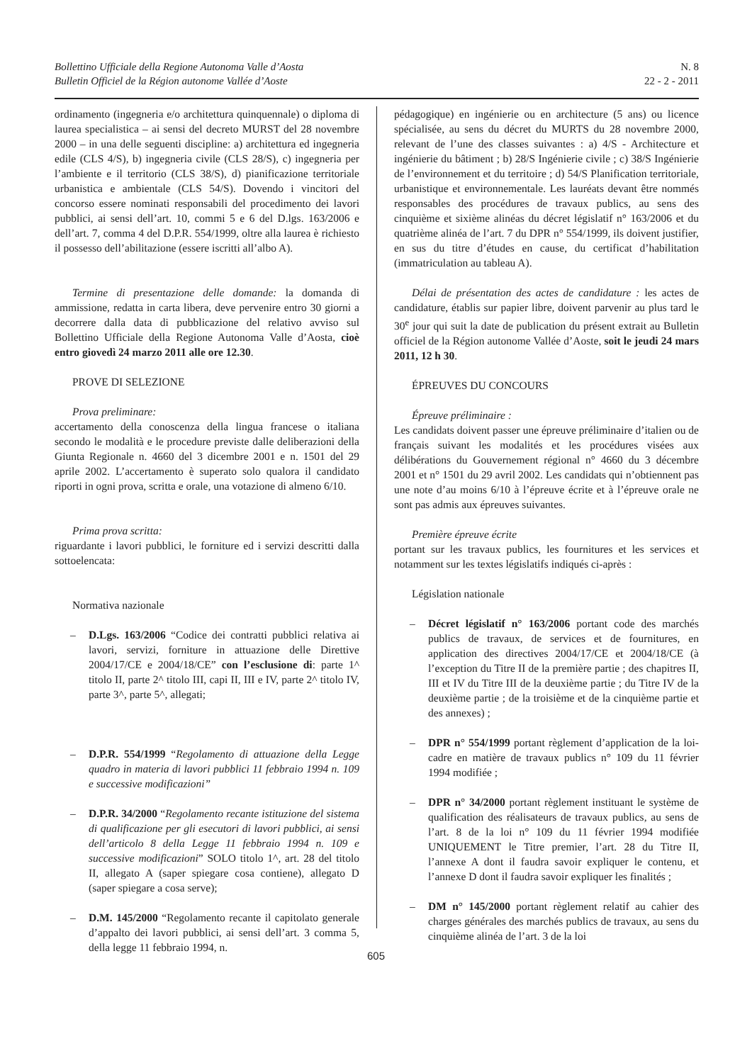Bollettino Ufficiale della Regione Autonoma Valle d’Aosta
Bulletin Officiel de la Région autonome Vallée d’Aoste
N. 8
22 - 2 - 2011
ordinamento (ingegneria e/o architettura quinquennale) o diploma di laurea specialistica – ai sensi del decreto MURST del 28 novembre 2000 – in una delle seguenti discipline: a) architettura ed ingegneria edile (CLS 4/S), b) ingegneria civile (CLS 28/S), c) ingegneria per l’ambiente e il territorio (CLS 38/S), d) pianificazione territoriale urbanistica e ambientale (CLS 54/S). Dovendo i vincitori del concorso essere nominati responsabili del procedimento dei lavori pubblici, ai sensi dell’art. 10, commi 5 e 6 del D.lgs. 163/2006 e dell’art. 7, comma 4 del D.P.R. 554/1999, oltre alla laurea è richiesto il possesso dell’abilitazione (essere iscritti all’albo A).
Termine di presentazione delle domande: la domanda di ammissione, redatta in carta libera, deve pervenire entro 30 giorni a decorrere dalla data di pubblicazione del relativo avviso sul Bollettino Ufficiale della Regione Autonoma Valle d’Aosta, cioè entro giovedì 24 marzo 2011 alle ore 12.30.
PROVE DI SELEZIONE
Prova preliminare:
accertamento della conoscenza della lingua francese o italiana secondo le modalità e le procedure previste dalle deliberazioni della Giunta Regionale n. 4660 del 3 dicembre 2001 e n. 1501 del 29 aprile 2002. L’accertamento è superato solo qualora il candidato riporti in ogni prova, scritta e orale, una votazione di almeno 6/10.
Prima prova scritta:
riguardante i lavori pubblici, le forniture ed i servizi descritti dalla sottoelencata:
Normativa nazionale
– D.Lgs. 163/2006 “Codice dei contratti pubblici relativa ai lavori, servizi, forniture in attuazione delle Direttive 2004/17/CE e 2004/18/CE” con l’esclusione di: parte 1^ titolo II, parte 2^ titolo III, capi II, III e IV, parte 2^ titolo IV, parte 3^, parte 5^, allegati;
– D.P.R. 554/1999 “Regolamento di attuazione della Legge quadro in materia di lavori pubblici 11 febbraio 1994 n. 109 e successive modificazioni”
– D.P.R. 34/2000 “Regolamento recante istituzione del sistema di qualificazione per gli esecutori di lavori pubblici, ai sensi dell’articolo 8 della Legge 11 febbraio 1994 n. 109 e successive modificazioni” SOLO titolo 1^, art. 28 del titolo II, allegato A (saper spiegare cosa contiene), allegato D (saper spiegare a cosa serve);
– D.M. 145/2000 “Regolamento recante il capitolato generale d’appalto dei lavori pubblici, ai sensi dell’art. 3 comma 5, della legge 11 febbraio 1994, n.
pédagogique) en ingénierie ou en architecture (5 ans) ou licence spécialisée, au sens du décret du MURTS du 28 novembre 2000, relevant de l’une des classes suivantes : a) 4/S - Architecture et ingénierie du bâtiment ; b) 28/S Ingénierie civile ; c) 38/S Ingénierie de l’environnement et du territoire ; d) 54/S Planification territoriale, urbanistique et environnementale. Les lauréats devant être nommés responsables des procédures de travaux publics, au sens des cinquième et sixième alinéas du décret législatif n° 163/2006 et du quatrième alinéa de l’art. 7 du DPR n° 554/1999, ils doivent justifier, en sus du titre d’études en cause, du certificat d’habilitation (immatriculation au tableau A).
Délai de présentation des actes de candidature : les actes de candidature, établis sur papier libre, doivent parvenir au plus tard le 30<sup>e</sup> jour qui suit la date de publication du présent extrait au Bulletin officiel de la Région autonome Vallée d’Aoste, soit le jeudi 24 mars 2011, 12 h 30.
ÉPREUVES DU CONCOURS
Épreuve préliminaire :
Les candidats doivent passer une épreuve préliminaire d’italien ou de français suivant les modalités et les procédures visées aux délibérations du Gouvernement régional n° 4660 du 3 décembre 2001 et n° 1501 du 29 avril 2002. Les candidats qui n’obtiennent pas une note d’au moins 6/10 à l’épreuve écrite et à l’épreuve orale ne sont pas admis aux épreuves suivantes.
Première épreuve écrite
portant sur les travaux publics, les fournitures et les services et notamment sur les textes législatifs indiqués ci-après :
Législation nationale
– Décret législatif n° 163/2006 portant code des marchés publics de travaux, de services et de fournitures, en application des directives 2004/17/CE et 2004/18/CE (à l’exception du Titre II de la première partie ; des chapitres II, III et IV du Titre III de la deuxième partie ; du Titre IV de la deuxième partie ; de la troisième et de la cinquième partie et des annexes) ;
– DPR n° 554/1999 portant règlement d’application de la loi-cadre en matière de travaux publics n° 109 du 11 février 1994 modifiée ;
– DPR n° 34/2000 portant règlement instituant le système de qualification des réalisateurs de travaux publics, au sens de l’art. 8 de la loi n° 109 du 11 février 1994 modifiée UNIQUEMENT le Titre premier, l’art. 28 du Titre II, l’annexe A dont il faudra savoir expliquer le contenu, et l’annexe D dont il faudra savoir expliquer les finalités ;
– DM n° 145/2000 portant règlement relatif au cahier des charges générales des marchés publics de travaux, au sens du cinquième alinéa de l’art. 3 de la loi
605